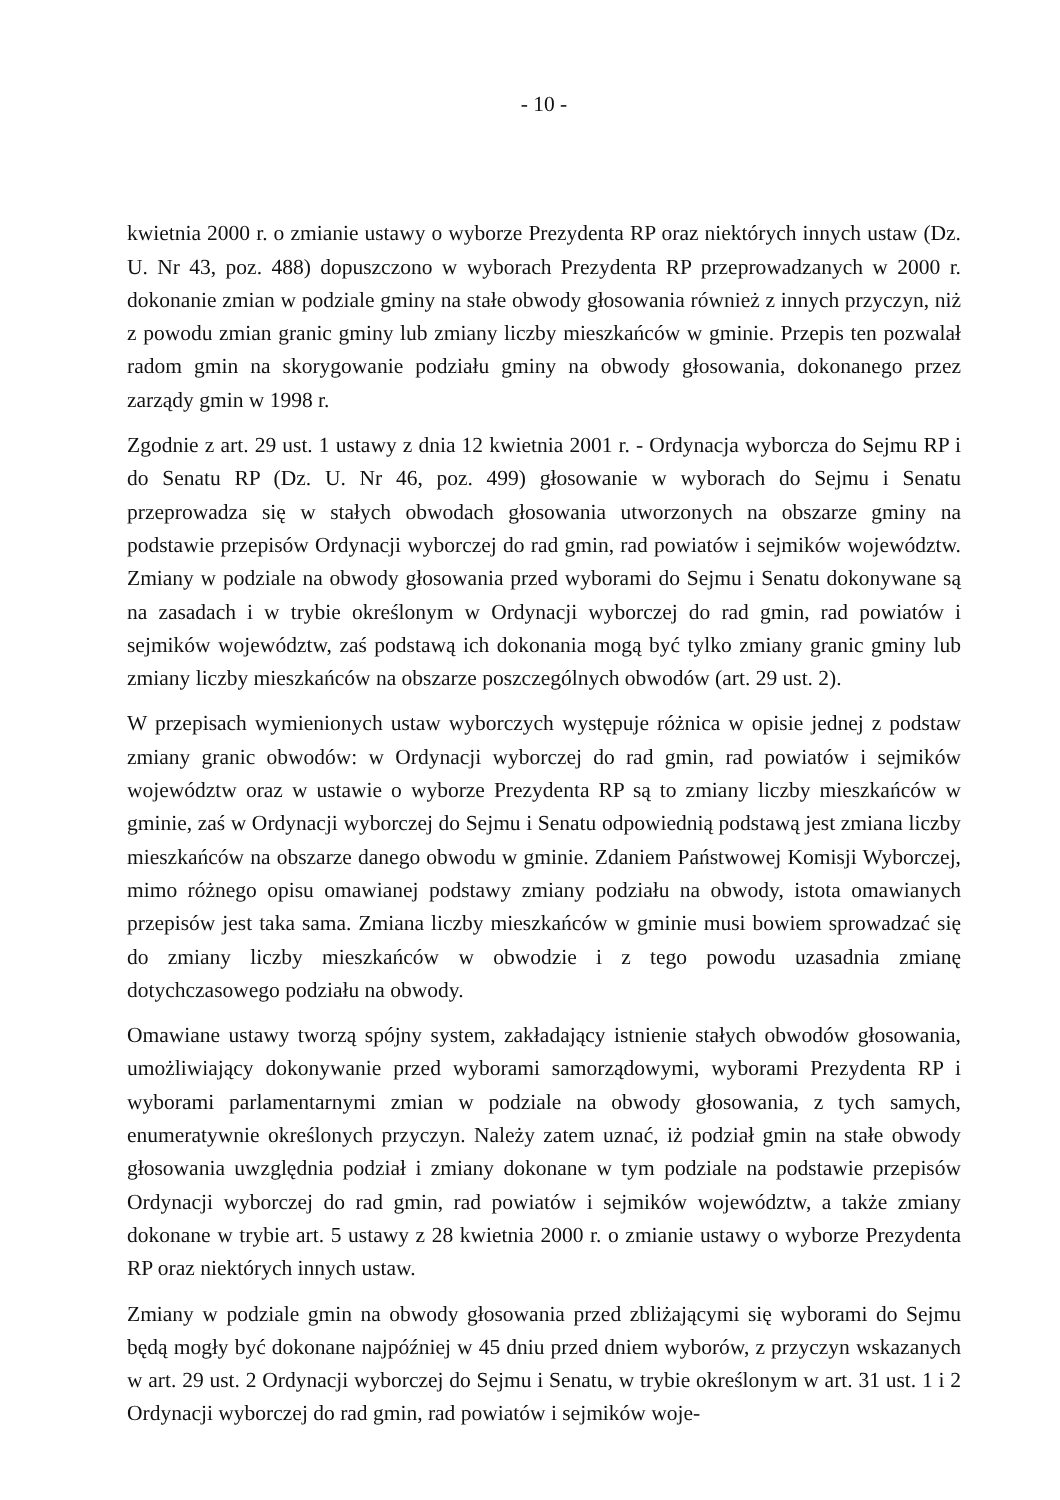- 10 -
kwietnia 2000 r. o zmianie ustawy o wyborze Prezydenta RP oraz niektórych innych ustaw (Dz. U. Nr 43, poz. 488) dopuszczono w wyborach Prezydenta RP przeprowadzanych w 2000 r. dokonanie zmian w podziale gminy na stałe obwody głosowania również z innych przyczyn, niż z powodu zmian granic gminy lub zmiany liczby mieszkańców w gminie. Przepis ten pozwalał radom gmin na skorygowanie podziału gminy na obwody głosowania, dokonanego przez zarządy gmin w 1998 r.
Zgodnie z art. 29 ust. 1 ustawy z dnia 12 kwietnia 2001 r. - Ordynacja wyborcza do Sejmu RP i do Senatu RP (Dz. U. Nr 46, poz. 499) głosowanie w wyborach do Sejmu i Senatu przeprowadza się w stałych obwodach głosowania utworzonych na obszarze gminy na podstawie przepisów Ordynacji wyborczej do rad gmin, rad powiatów i sejmików województw. Zmiany w podziale na obwody głosowania przed wyborami do Sejmu i Senatu dokonywane są na zasadach i w trybie określonym w Ordynacji wyborczej do rad gmin, rad powiatów i sejmików województw, zaś podstawą ich dokonania mogą być tylko zmiany granic gminy lub zmiany liczby mieszkańców na obszarze poszczególnych obwodów (art. 29 ust. 2).
W przepisach wymienionych ustaw wyborczych występuje różnica w opisie jednej z podstaw zmiany granic obwodów: w Ordynacji wyborczej do rad gmin, rad powiatów i sejmików województw oraz w ustawie o wyborze Prezydenta RP są to zmiany liczby mieszkańców w gminie, zaś w Ordynacji wyborczej do Sejmu i Senatu odpowiednią podstawą jest zmiana liczby mieszkańców na obszarze danego obwodu w gminie. Zdaniem Państwowej Komisji Wyborczej, mimo różnego opisu omawianej podstawy zmiany podziału na obwody, istota omawianych przepisów jest taka sama. Zmiana liczby mieszkańców w gminie musi bowiem sprowadzać się do zmiany liczby mieszkańców w obwodzie i z tego powodu uzasadnia zmianę dotychczasowego podziału na obwody.
Omawiane ustawy tworzą spójny system, zakładający istnienie stałych obwodów głosowania, umożliwiający dokonywanie przed wyborami samorządowymi, wyborami Prezydenta RP i wyborami parlamentarnymi zmian w podziale na obwody głosowania, z tych samych, enumeratywnie określonych przyczyn. Należy zatem uznać, iż podział gmin na stałe obwody głosowania uwzględnia podział i zmiany dokonane w tym podziale na podstawie przepisów Ordynacji wyborczej do rad gmin, rad powiatów i sejmików województw, a także zmiany dokonane w trybie art. 5 ustawy z 28 kwietnia 2000 r. o zmianie ustawy o wyborze Prezydenta RP oraz niektórych innych ustaw.
Zmiany w podziale gmin na obwody głosowania przed zbliżającymi się wyborami do Sejmu będą mogły być dokonane najpóźniej w 45 dniu przed dniem wyborów, z przyczyn wskazanych w art. 29 ust. 2 Ordynacji wyborczej do Sejmu i Senatu, w trybie określonym w art. 31 ust. 1 i 2 Ordynacji wyborczej do rad gmin, rad powiatów i sejmików woje-